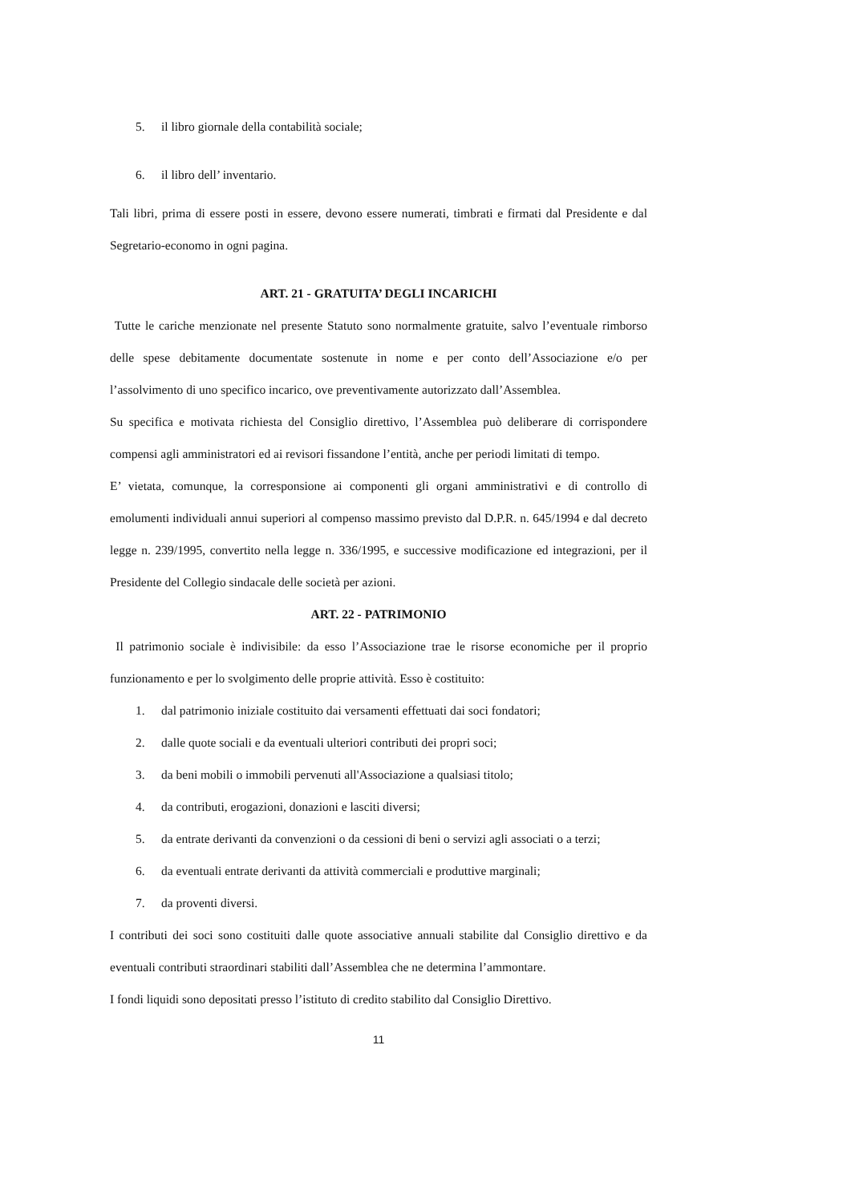5. il libro giornale della contabilità sociale;
6. il libro dell’ inventario.
Tali libri, prima di essere posti in essere, devono essere numerati, timbrati e firmati dal Presidente e dal Segretario-economo in ogni pagina.
ART. 21 - GRATUITA’ DEGLI INCARICHI
Tutte le cariche menzionate nel presente Statuto sono normalmente gratuite, salvo l’eventuale rimborso delle spese debitamente documentate sostenute in nome e per conto dell’Associazione e/o per l’assolvimento di uno specifico incarico, ove preventivamente autorizzato dall’Assemblea.
Su specifica e motivata richiesta del Consiglio direttivo, l’Assemblea può deliberare di corrispondere compensi agli amministratori ed ai revisori fissandone l’entità, anche per periodi limitati di tempo.
E’ vietata, comunque, la corresponsione ai componenti gli organi amministrativi e di controllo di emolumenti individuali annui superiori al compenso massimo previsto dal D.P.R. n. 645/1994 e dal decreto legge n. 239/1995, convertito nella legge n. 336/1995, e successive modificazione ed integrazioni, per il Presidente del Collegio sindacale delle società per azioni.
ART. 22 - PATRIMONIO
Il patrimonio sociale è indivisibile: da esso l’Associazione trae le risorse economiche per il proprio funzionamento e per lo svolgimento delle proprie attività. Esso è costituito:
1. dal patrimonio iniziale costituito dai versamenti effettuati dai soci fondatori;
2. dalle quote sociali e da eventuali ulteriori contributi dei propri soci;
3. da beni mobili o immobili pervenuti all'Associazione a qualsiasi titolo;
4. da contributi, erogazioni, donazioni e lasciti diversi;
5. da entrate derivanti da convenzioni o da cessioni di beni o servizi agli associati o a terzi;
6. da eventuali entrate derivanti da attività commerciali e produttive marginali;
7. da proventi diversi.
I contributi dei soci sono costituiti dalle quote associative annuali stabilite dal Consiglio direttivo e da eventuali contributi straordinari stabiliti dall’Assemblea che ne determina l’ammontare.
I fondi liquidi sono depositati presso l’istituto di credito stabilito dal Consiglio Direttivo.
11